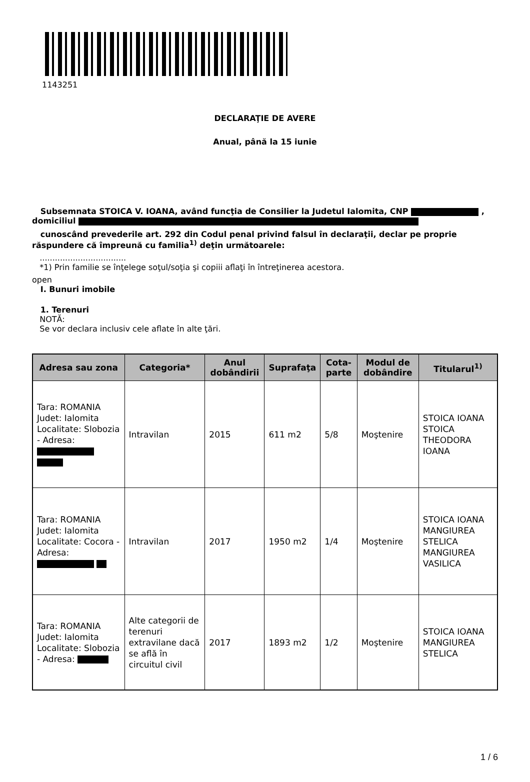1143251
DECLARAŢIE DE AVERE
Anual, până la 15 iunie
Subsemnata STOICA V. IOANA, având funcţia de Consilier la Judetul Ialomita, CNP , domiciliul
cunoscând prevederile art. 292 din Codul penal privind falsul în declaraţii, declar pe proprie răspundere că împreună cu familia<sup>1)</sup> deţin următoarele:
..................................
*1) Prin familie se înţelege soţul/soţia şi copiii aflaţi în întreţinerea acestora.
open
I. Bunuri imobile
1. Terenuri
NOTĂ:
Se vor declara inclusiv cele aflate în alte ţări.
| Adresa sau zona | Categoria* | Anul dobândirii | Suprafaţa | Cota-parte | Modul de dobândire | Titularul<sup>1)</sup> |
| --- | --- | --- | --- | --- | --- | --- |
| Tara: ROMANIA Judet: Ialomita Localitate: Slobozia - Adresa: | Intravilan | 2015 | 611 m2 | 5/8 | Moştenire | STOICA IOANA STOICA THEODORA IOANA |
| Tara: ROMANIA Judet: Ialomita Localitate: Cocora - Adresa: | Intravilan | 2017 | 1950 m2 | 1/4 | Moştenire | STOICA IOANA MANGIUREA STELICA MANGIUREA VASILICA |
| Tara: ROMANIA Judet: Ialomita Localitate: Slobozia - Adresa: | Alte categorii de terenuri extravilane dacă se află în circuitul civil | 2017 | 1893 m2 | 1/2 | Moştenire | STOICA IOANA MANGIUREA STELICA |
1 / 6